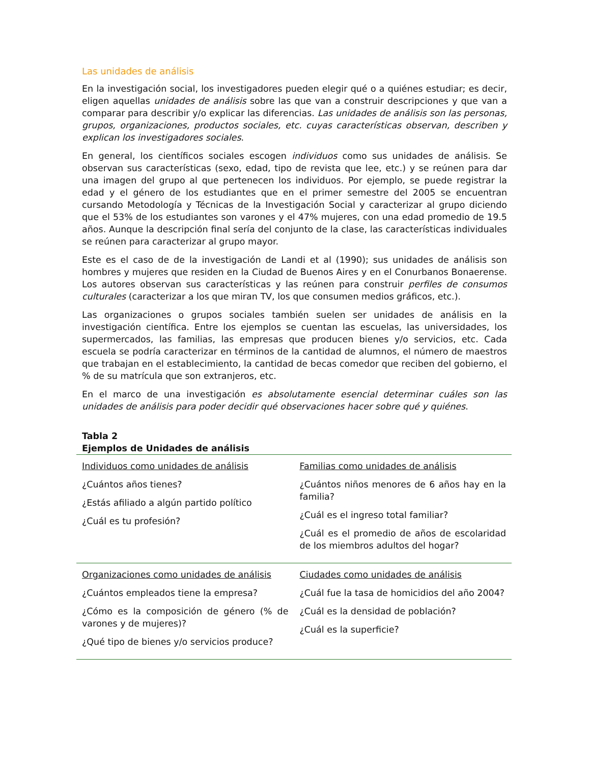Las unidades de análisis
En la investigación social, los investigadores pueden elegir qué o a quiénes estudiar; es decir, eligen aquellas unidades de análisis sobre las que van a construir descripciones y que van a comparar para describir y/o explicar las diferencias. Las unidades de análisis son las personas, grupos, organizaciones, productos sociales, etc. cuyas características observan, describen y explican los investigadores sociales.
En general, los científicos sociales escogen individuos como sus unidades de análisis. Se observan sus características (sexo, edad, tipo de revista que lee, etc.) y se reúnen para dar una imagen del grupo al que pertenecen los individuos. Por ejemplo, se puede registrar la edad y el género de los estudiantes que en el primer semestre del 2005 se encuentran cursando Metodología y Técnicas de la Investigación Social y caracterizar al grupo diciendo que el 53% de los estudiantes son varones y el 47% mujeres, con una edad promedio de 19.5 años. Aunque la descripción final sería del conjunto de la clase, las características individuales se reúnen para caracterizar al grupo mayor.
Este es el caso de de la investigación de Landi et al (1990); sus unidades de análisis son hombres y mujeres que residen en la Ciudad de Buenos Aires y en el Conurbanos Bonaerense. Los autores observan sus características y las reúnen para construir perfiles de consumos culturales (caracterizar a los que miran TV, los que consumen medios gráficos, etc.).
Las organizaciones o grupos sociales también suelen ser unidades de análisis en la investigación científica. Entre los ejemplos se cuentan las escuelas, las universidades, los supermercados, las familias, las empresas que producen bienes y/o servicios, etc. Cada escuela se podría caracterizar en términos de la cantidad de alumnos, el número de maestros que trabajan en el establecimiento, la cantidad de becas comedor que reciben del gobierno, el % de su matrícula que son extranjeros, etc.
En el marco de una investigación es absolutamente esencial determinar cuáles son las unidades de análisis para poder decidir qué observaciones hacer sobre qué y quiénes.
Tabla 2
Ejemplos de Unidades de análisis
| Individuos como unidades de análisis ¿Cuántos años tienes? ¿Estás afiliado a algún partido político ¿Cuál es tu profesión? | Familias como unidades de análisis ¿Cuántos niños menores de 6 años hay en la familia? ¿Cuál es el ingreso total familiar? ¿Cuál es el promedio de años de escolaridad de los miembros adultos del hogar? |
| Organizaciones como unidades de análisis ¿Cuántos empleados tiene la empresa? ¿Cómo es la composición de género (% de varones y de mujeres)? ¿Qué tipo de bienes y/o servicios produce? | Ciudades como unidades de análisis ¿Cuál fue la tasa de homicidios del año 2004? ¿Cuál es la densidad de población? ¿Cuál es la superficie? |